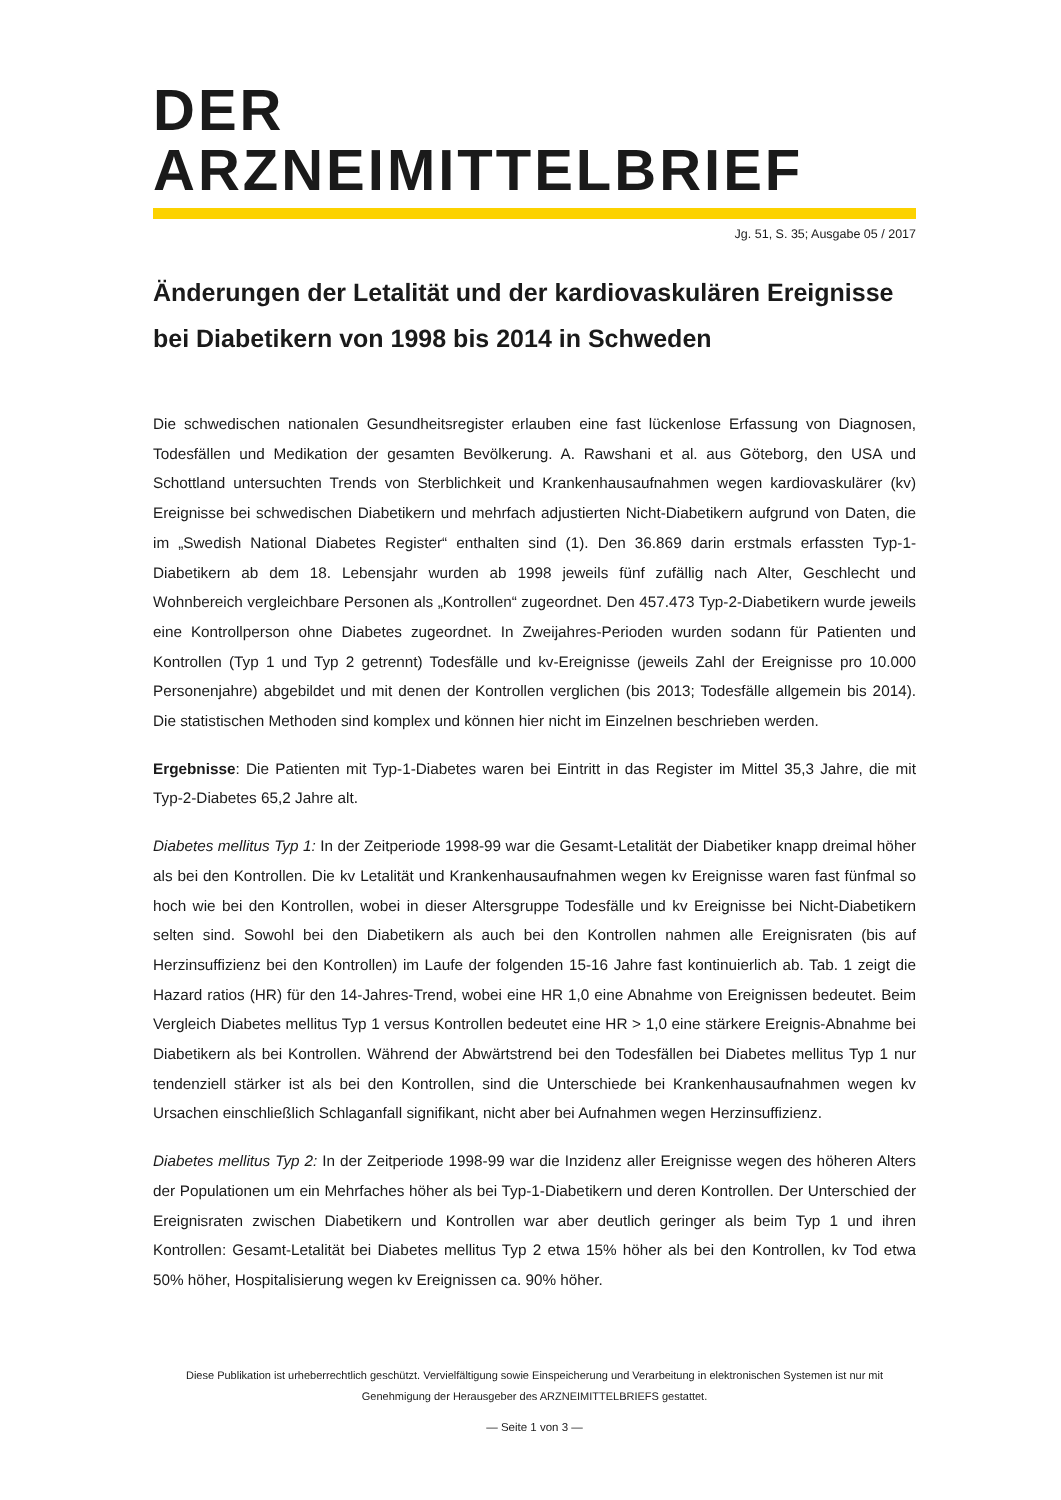DER ARZNEIMITTELBRIEF
Jg. 51, S. 35; Ausgabe 05 / 2017
Änderungen der Letalität und der kardiovaskulären Ereignisse bei Diabetikern von 1998 bis 2014 in Schweden
Die schwedischen nationalen Gesundheitsregister erlauben eine fast lückenlose Erfassung von Diagnosen, Todesfällen und Medikation der gesamten Bevölkerung. A. Rawshani et al. aus Göteborg, den USA und Schottland untersuchten Trends von Sterblichkeit und Krankenhausaufnahmen wegen kardiovaskulärer (kv) Ereignisse bei schwedischen Diabetikern und mehrfach adjustierten Nicht-Diabetikern aufgrund von Daten, die im „Swedish National Diabetes Register“ enthalten sind (1). Den 36.869 darin erstmals erfassten Typ-1-Diabetikern ab dem 18. Lebensjahr wurden ab 1998 jeweils fünf zufällig nach Alter, Geschlecht und Wohnbereich vergleichbare Personen als „Kontrollen“ zugeordnet. Den 457.473 Typ-2-Diabetikern wurde jeweils eine Kontrollperson ohne Diabetes zugeordnet. In Zweijahres-Perioden wurden sodann für Patienten und Kontrollen (Typ 1 und Typ 2 getrennt) Todesfälle und kv-Ereignisse (jeweils Zahl der Ereignisse pro 10.000 Personenjahre) abgebildet und mit denen der Kontrollen verglichen (bis 2013; Todesfälle allgemein bis 2014). Die statistischen Methoden sind komplex und können hier nicht im Einzelnen beschrieben werden.
Ergebnisse: Die Patienten mit Typ-1-Diabetes waren bei Eintritt in das Register im Mittel 35,3 Jahre, die mit Typ-2-Diabetes 65,2 Jahre alt.
Diabetes mellitus Typ 1: In der Zeitperiode 1998-99 war die Gesamt-Letalität der Diabetiker knapp dreimal höher als bei den Kontrollen. Die kv Letalität und Krankenhausaufnahmen wegen kv Ereignisse waren fast fünfmal so hoch wie bei den Kontrollen, wobei in dieser Altersgruppe Todesfälle und kv Ereignisse bei Nicht-Diabetikern selten sind. Sowohl bei den Diabetikern als auch bei den Kontrollen nahmen alle Ereignisraten (bis auf Herzinsuffizienz bei den Kontrollen) im Laufe der folgenden 15-16 Jahre fast kontinuierlich ab. Tab. 1 zeigt die Hazard ratios (HR) für den 14-Jahres-Trend, wobei eine HR 1,0 eine Abnahme von Ereignissen bedeutet. Beim Vergleich Diabetes mellitus Typ 1 versus Kontrollen bedeutet eine HR > 1,0 eine stärkere Ereignis-Abnahme bei Diabetikern als bei Kontrollen. Während der Abwärtstrend bei den Todesfällen bei Diabetes mellitus Typ 1 nur tendenziell stärker ist als bei den Kontrollen, sind die Unterschiede bei Krankenhausaufnahmen wegen kv Ursachen einschließlich Schlaganfall signifikant, nicht aber bei Aufnahmen wegen Herzinsuffizienz.
Diabetes mellitus Typ 2: In der Zeitperiode 1998-99 war die Inzidenz aller Ereignisse wegen des höheren Alters der Populationen um ein Mehrfaches höher als bei Typ-1-Diabetikern und deren Kontrollen. Der Unterschied der Ereignisraten zwischen Diabetikern und Kontrollen war aber deutlich geringer als beim Typ 1 und ihren Kontrollen: Gesamt-Letalität bei Diabetes mellitus Typ 2 etwa 15% höher als bei den Kontrollen, kv Tod etwa 50% höher, Hospitalisierung wegen kv Ereignissen ca. 90% höher.
Diese Publikation ist urheberrechtlich geschützt. Vervielfältigung sowie Einspeicherung und Verarbeitung in elektronischen Systemen ist nur mit Genehmigung der Herausgeber des ARZNEIMITTELBRIEFS gestattet.
— Seite 1 von 3 —